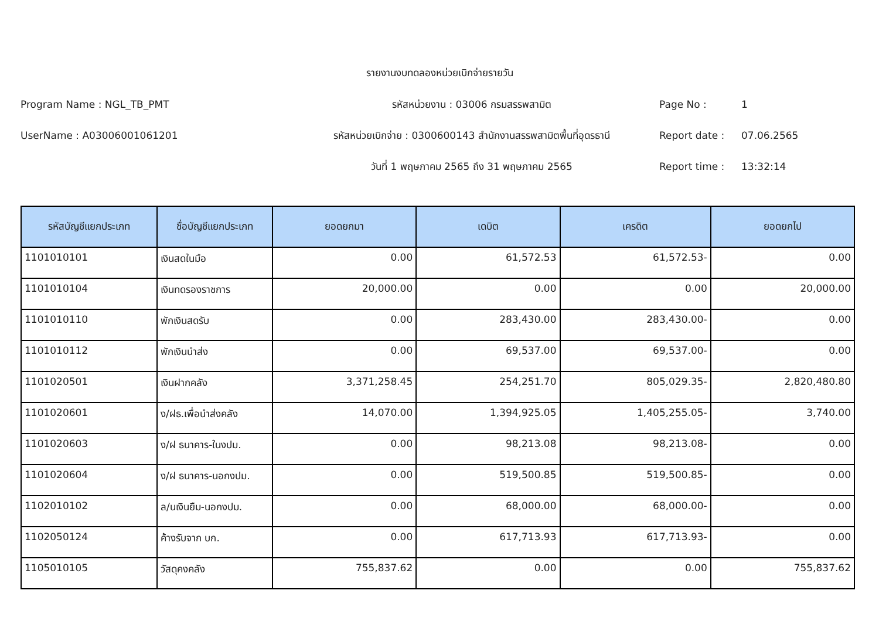รายงานงบทดลองหน่วยเบิกจ่ายรายวัน
Program Name : NGL_TB_PMT
รหัสหน่วยงาน : 03006 กรมสรรพสามิต
Page No :
1
UserName : A03006001061201
รหัสหน่วยเบิกจ่าย : 0300600143 สำนักงานสรรพสามิตพื้นที่อุดรธานี
Report date :
07.06.2565
วันที่ 1 พฤษภาคม 2565 ถึง 31 พฤษภาคม 2565
Report time :
13:32:14
| รหัสบัญชีแยกประเภท | ชื่อบัญชีแยกประเภท | ยอดยกมา | เดบิต | เครดิต | ยอดยกไป |
| --- | --- | --- | --- | --- | --- |
| 1101010101 | เงินสดในมือ | 0.00 | 61,572.53 | 61,572.53- | 0.00 |
| 1101010104 | เงินทดรองราชการ | 20,000.00 | 0.00 | 0.00 | 20,000.00 |
| 1101010110 | พักเงินสดรับ | 0.00 | 283,430.00 | 283,430.00- | 0.00 |
| 1101010112 | พักเงินนำส่ง | 0.00 | 69,537.00 | 69,537.00- | 0.00 |
| 1101020501 | เงินฝากคลัง | 3,371,258.45 | 254,251.70 | 805,029.35- | 2,820,480.80 |
| 1101020601 | ง/ฝธ.เพื่อนำส่งคลัง | 14,070.00 | 1,394,925.05 | 1,405,255.05- | 3,740.00 |
| 1101020603 | ง/ฝ ธนาคาร-ในงปม. | 0.00 | 98,213.08 | 98,213.08- | 0.00 |
| 1101020604 | ง/ฝ ธนาคาร-นอกงปม. | 0.00 | 519,500.85 | 519,500.85- | 0.00 |
| 1102010102 | ล/นเงินยืม-นอกงปม. | 0.00 | 68,000.00 | 68,000.00- | 0.00 |
| 1102050124 | ค้างรับจาก บก. | 0.00 | 617,713.93 | 617,713.93- | 0.00 |
| 1105010105 | วัสดุคงคลัง | 755,837.62 | 0.00 | 0.00 | 755,837.62 |